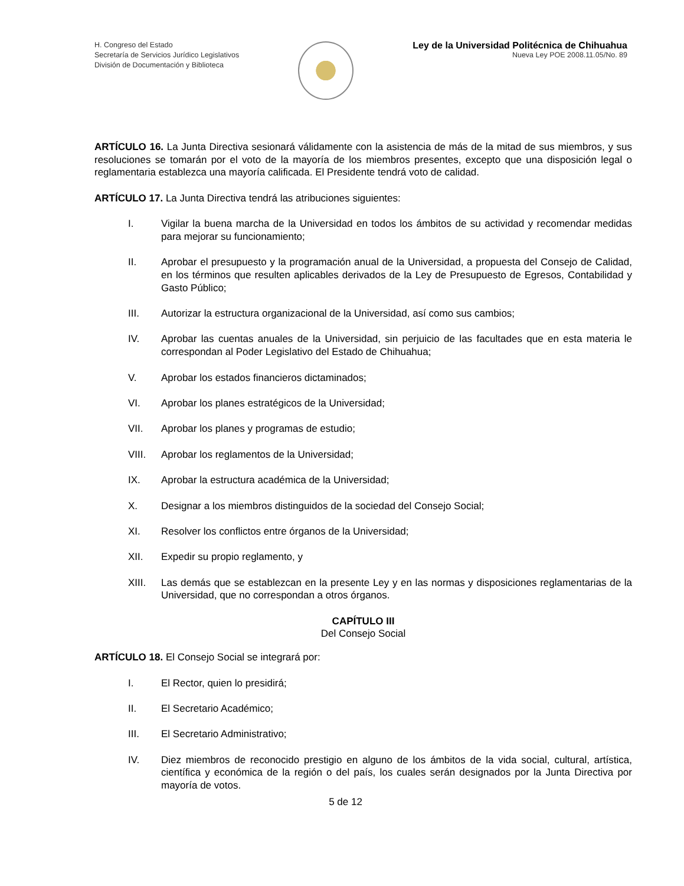H. Congreso del Estado
Secretaría de Servicios Jurídico Legislativos
División de Documentación y Biblioteca
Ley de la Universidad Politécnica de Chihuahua
Nueva Ley POE 2008.11.05/No. 89
ARTÍCULO 16. La Junta Directiva sesionará válidamente con la asistencia de más de la mitad de sus miembros, y sus resoluciones se tomarán por el voto de la mayoría de los miembros presentes, excepto que una disposición legal o reglamentaria establezca una mayoría calificada. El Presidente tendrá voto de calidad.
ARTÍCULO 17. La Junta Directiva tendrá las atribuciones siguientes:
I. Vigilar la buena marcha de la Universidad en todos los ámbitos de su actividad y recomendar medidas para mejorar su funcionamiento;
II. Aprobar el presupuesto y la programación anual de la Universidad, a propuesta del Consejo de Calidad, en los términos que resulten aplicables derivados de la Ley de Presupuesto de Egresos, Contabilidad y Gasto Público;
III. Autorizar la estructura organizacional de la Universidad, así como sus cambios;
IV. Aprobar las cuentas anuales de la Universidad, sin perjuicio de las facultades que en esta materia le correspondan al Poder Legislativo del Estado de Chihuahua;
V. Aprobar los estados financieros dictaminados;
VI. Aprobar los planes estratégicos de la Universidad;
VII. Aprobar los planes y programas de estudio;
VIII. Aprobar los reglamentos de la Universidad;
IX. Aprobar la estructura académica de la Universidad;
X. Designar a los miembros distinguidos de la sociedad del Consejo Social;
XI. Resolver los conflictos entre órganos de la Universidad;
XII. Expedir su propio reglamento, y
XIII. Las demás que se establezcan en la presente Ley y en las normas y disposiciones reglamentarias de la Universidad, que no correspondan a otros órganos.
CAPÍTULO III
Del Consejo Social
ARTÍCULO 18. El Consejo Social se integrará por:
I. El Rector, quien lo presidirá;
II. El Secretario Académico;
III. El Secretario Administrativo;
IV. Diez miembros de reconocido prestigio en alguno de los ámbitos de la vida social, cultural, artística, científica y económica de la región o del país, los cuales serán designados por la Junta Directiva por mayoría de votos.
5 de 12